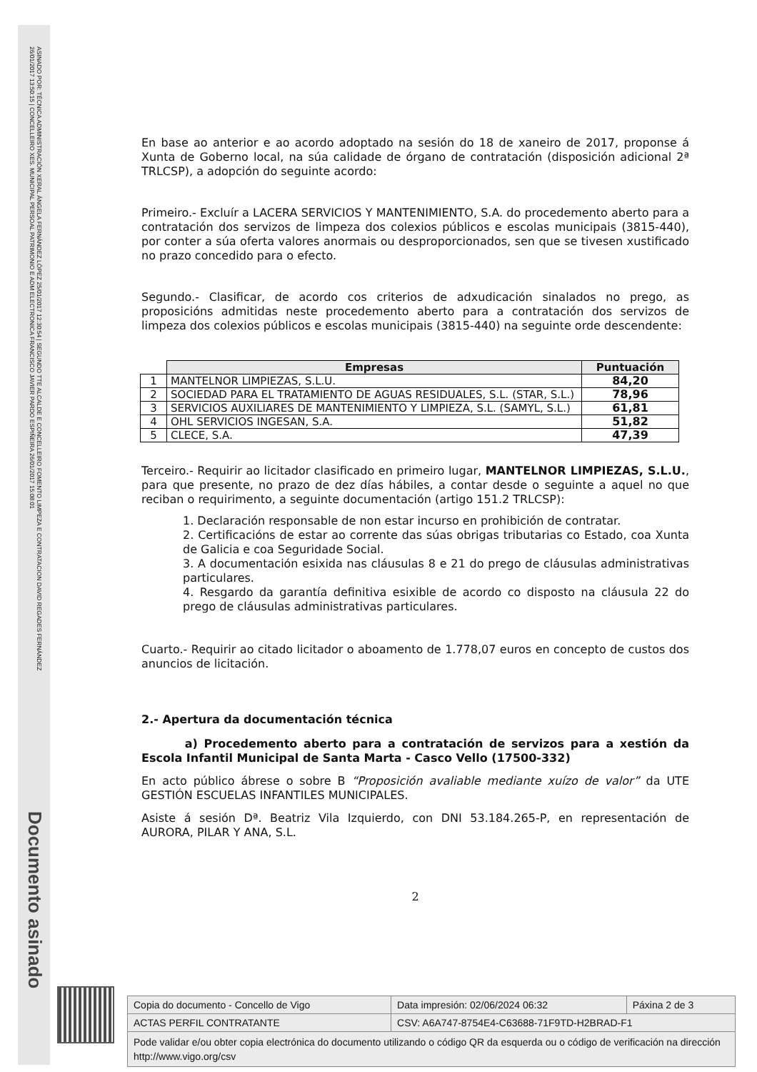ASINADO POR: TÉCNICA ADMINISTRACIÓN XERAL ÁNGELA FERNÁNDEZ LÓPEZ 25/01/2017 12:30:54 | SEGUNDO TTE ALCALDE E CONCELLEIRO FOMENTO LIMPEZA E CONTRATACION DAVID REGADES FERNÁNDEZ
26/01/2017 13:50:15 | CONCELLEIRO XES. MUNICIPAL PERSOAL PATRIMONIO E ADM ELECTRONICA FRANCISCO JAVIER PARDO ESPIÑEIRA 26/01/2017 15:08:01
Documento asinado
En base ao anterior e ao acordo adoptado na sesión do 18 de xaneiro de 2017, proponse á Xunta de Goberno local, na súa calidade de órgano de contratación (disposición adicional 2ª TRLCSP), a adopción do seguinte acordo:
Primeiro.- Excluír a LACERA SERVICIOS Y MANTENIMIENTO, S.A. do procedemento aberto para a contratación dos servizos de limpeza dos colexios públicos e escolas municipais (3815-440), por conter a súa oferta valores anormais ou desproporcionados, sen que se tivesen xustificado no prazo concedido para o efecto.
Segundo.- Clasificar, de acordo cos criterios de adxudicación sinalados no prego, as proposicións admitidas neste procedemento aberto para a contratación dos servizos de limpeza dos colexios públicos e escolas municipais (3815-440) na seguinte orde descendente:
| | Empresas | Puntuación |
| 1 | MANTELNOR LIMPIEZAS, S.L.U. | 84,20 |
| 2 | SOCIEDAD PARA EL TRATAMIENTO DE AGUAS RESIDUALES, S.L. (STAR, S.L.) | 78,96 |
| 3 | SERVICIOS AUXILIARES DE MANTENIMIENTO Y LIMPIEZA, S.L. (SAMYL, S.L.) | 61,81 |
| 4 | OHL SERVICIOS INGESAN, S.A. | 51,82 |
| 5 | CLECE, S.A. | 47,39 |
Terceiro.- Requirir ao licitador clasificado en primeiro lugar, MANTELNOR LIMPIEZAS, S.L.U., para que presente, no prazo de dez días hábiles, a contar desde o seguinte a aquel no que reciban o requirimento, a seguinte documentación (artigo 151.2 TRLCSP):
1. Declaración responsable de non estar incurso en prohibición de contratar.
2. Certificacións de estar ao corrente das súas obrigas tributarias co Estado, coa Xunta de Galicia e coa Seguridade Social.
3. A documentación esixida nas cláusulas 8 e 21 do prego de cláusulas administrativas particulares.
4. Resgardo da garantía definitiva esixible de acordo co disposto na cláusula 22 do prego de cláusulas administrativas particulares.
Cuarto.- Requirir ao citado licitador o aboamento de 1.778,07 euros en concepto de custos dos anuncios de licitación.
2.- Apertura da documentación técnica
a) Procedemento aberto para a contratación de servizos para a xestión da Escola Infantil Municipal de Santa Marta - Casco Vello (17500-332)
En acto público ábrese o sobre B “Proposición avaliable mediante xuízo de valor” da UTE GESTIÓN ESCUELAS INFANTILES MUNICIPALES.
Asiste á sesión Dª. Beatriz Vila Izquierdo, con DNI 53.184.265-P, en representación de AURORA, PILAR Y ANA, S.L.
2
| Copia do documento - Concello de Vigo | Data impresión: 02/06/2024 06:32 | Páxina 2 de 3 |
| ACTAS PERFIL CONTRATANTE | CSV: A6A747-8754E4-C63688-71F9TD-H2BRAD-F1 | |
| Pode validar e/ou obter copia electrónica do documento utilizando o código QR da esquerda ou o código de verificación na dirección http://www.vigo.org/csv | | |